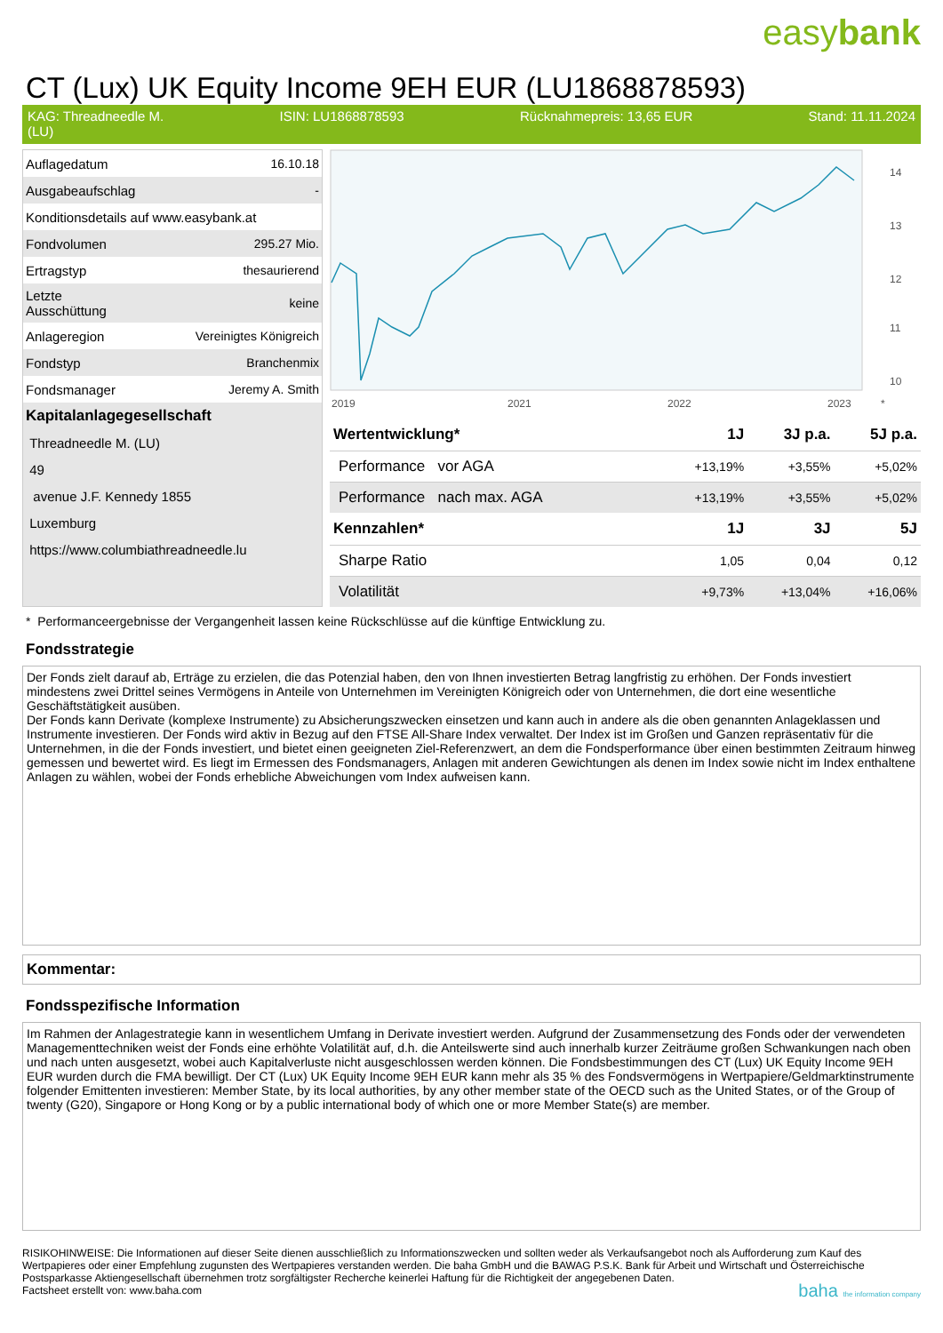easybank
CT (Lux) UK Equity Income 9EH EUR (LU1868878593)
KAG: Threadneedle M.
(LU) ISIN: LU1868878593 Rücknahmepreis: 13,65 EUR Stand: 11.11.2024
| Auflagedatum | 16.10.18 |
| Ausgabeaufschlag | - |
| Konditionsdetails auf www.easybank.at | |
| Fondvolumen | 295.27 Mio. |
| Ertragstyp | thesaurierend |
| Letzte Ausschüttung | keine |
| Anlageregion | Vereinigtes Königreich |
| Fondstyp | Branchenmix |
| Fondsmanager | Jeremy A. Smith |
| Kapitalanlagegesellschaft | |
| Threadneedle M. (LU) | |
| 49 | |
| avenue J.F. Kennedy 1855 | |
| Luxemburg | |
| https://www.columbiathreadneedle.lu | |
14
13
12
11
10
2019
2021
2022
2023
*
| Wertentwicklung* | 1J | 3J p.a. | 5J p.a. |
| --- | --- | --- | --- |
| Performance vor AGA | +13,19% | +3,55% | +5,02% |
| Performance nach max. AGA | +13,19% | +3,55% | +5,02% |
| Kennzahlen* | 1J | 3J | 5J |
| Sharpe Ratio | 1,05 | 0,04 | 0,12 |
| Volatilität | +9,73% | +13,04% | +16,06% |
* Performanceergebnisse der Vergangenheit lassen keine Rückschlüsse auf die künftige Entwicklung zu.
Fondsstrategie
Der Fonds zielt darauf ab, Erträge zu erzielen, die das Potenzial haben, den von Ihnen investierten Betrag langfristig zu erhöhen. Der Fonds investiert mindestens zwei Drittel seines Vermögens in Anteile von Unternehmen im Vereinigten Königreich oder von Unternehmen, die dort eine wesentliche Geschäftstätigkeit ausüben.
Der Fonds kann Derivate (komplexe Instrumente) zu Absicherungszwecken einsetzen und kann auch in andere als die oben genannten Anlageklassen und Instrumente investieren. Der Fonds wird aktiv in Bezug auf den FTSE All-Share Index verwaltet. Der Index ist im Großen und Ganzen repräsentativ für die Unternehmen, in die der Fonds investiert, und bietet einen geeigneten Ziel-Referenzwert, an dem die Fondsperformance über einen bestimmten Zeitraum hinweg gemessen und bewertet wird. Es liegt im Ermessen des Fondsmanagers, Anlagen mit anderen Gewichtungen als denen im Index sowie nicht im Index enthaltene Anlagen zu wählen, wobei der Fonds erhebliche Abweichungen vom Index aufweisen kann.
Kommentar:
Fondsspezifische Information
Im Rahmen der Anlagestrategie kann in wesentlichem Umfang in Derivate investiert werden. Aufgrund der Zusammensetzung des Fonds oder der verwendeten Managementtechniken weist der Fonds eine erhöhte Volatilität auf, d.h. die Anteilswerte sind auch innerhalb kurzer Zeiträume großen Schwankungen nach oben und nach unten ausgesetzt, wobei auch Kapitalverluste nicht ausgeschlossen werden können. Die Fondsbestimmungen des CT (Lux) UK Equity Income 9EH EUR wurden durch die FMA bewilligt. Der CT (Lux) UK Equity Income 9EH EUR kann mehr als 35 % des Fondsvermögens in Wertpapiere/Geldmarktinstrumente folgender Emittenten investieren: Member State, by its local authorities, by any other member state of the OECD such as the United States, or of the Group of twenty (G20), Singapore or Hong Kong or by a public international body of which one or more Member State(s) are member.
RISIKOHINWEISE: Die Informationen auf dieser Seite dienen ausschließlich zu Informationszwecken und sollten weder als Verkaufsangebot noch als Aufforderung zum Kauf des Wertpapieres oder einer Empfehlung zugunsten des Wertpapieres verstanden werden. Die baha GmbH und die BAWAG P.S.K. Bank für Arbeit und Wirtschaft und Österreichische Postsparkasse Aktiengesellschaft übernehmen trotz sorgfältigster Recherche keinerlei Haftung für die Richtigkeit der angegebenen Daten.
Factsheet erstellt von: www.baha.com baha the information company